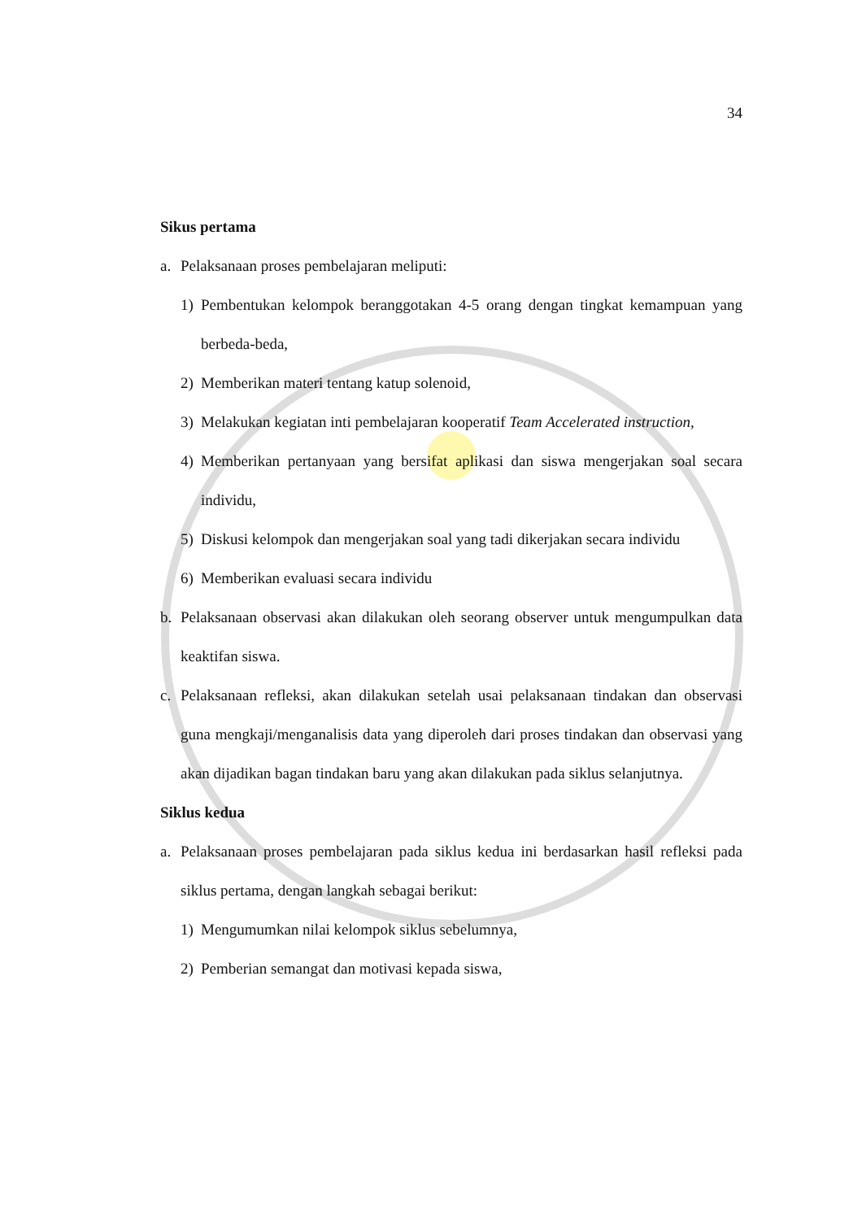34
Sikus pertama
a. Pelaksanaan proses pembelajaran meliputi:
1) Pembentukan kelompok beranggotakan 4-5 orang dengan tingkat kemampuan yang berbeda-beda,
2) Memberikan materi tentang katup solenoid,
3) Melakukan kegiatan inti pembelajaran kooperatif Team Accelerated instruction,
4) Memberikan pertanyaan yang bersifat aplikasi dan siswa mengerjakan soal secara individu,
5) Diskusi kelompok dan mengerjakan soal yang tadi dikerjakan secara individu
6) Memberikan evaluasi secara individu
b. Pelaksanaan observasi akan dilakukan oleh seorang observer untuk mengumpulkan data keaktifan siswa.
c. Pelaksanaan refleksi, akan dilakukan setelah usai pelaksanaan tindakan dan observasi guna mengkaji/menganalisis data yang diperoleh dari proses tindakan dan observasi yang akan dijadikan bagan tindakan baru yang akan dilakukan pada siklus selanjutnya.
Siklus kedua
a. Pelaksanaan proses pembelajaran pada siklus kedua ini berdasarkan hasil refleksi pada siklus pertama, dengan langkah sebagai berikut:
1) Mengumumkan nilai kelompok siklus sebelumnya,
2) Pemberian semangat dan motivasi kepada siswa,